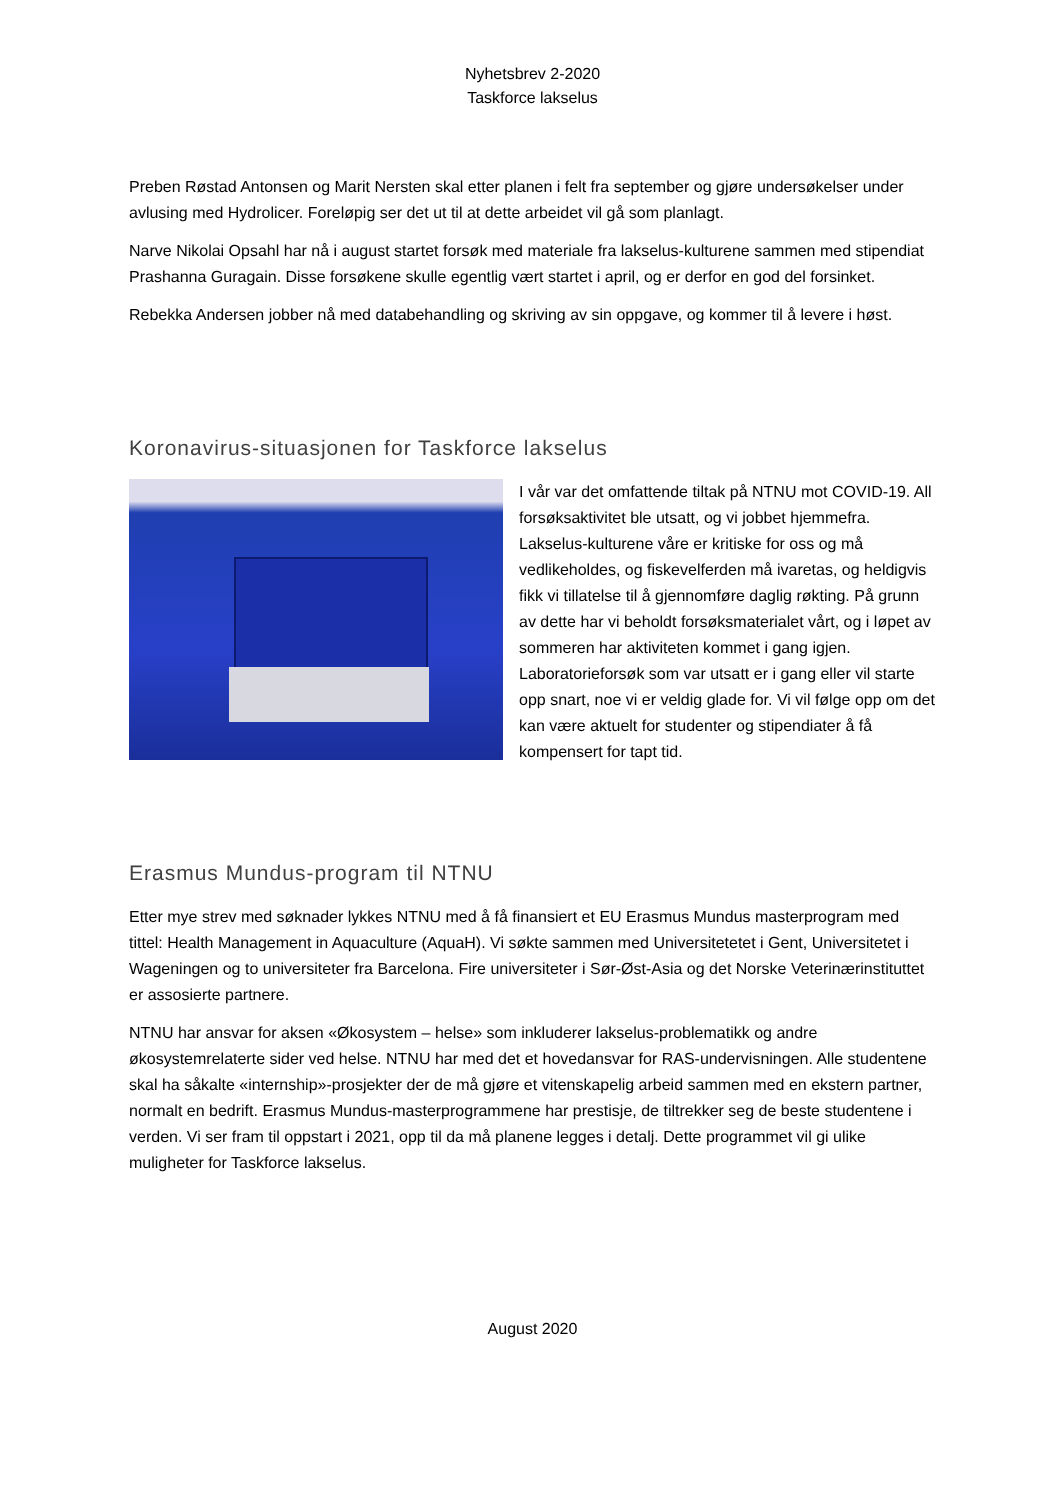Nyhetsbrev 2-2020
Taskforce lakselus
Preben Røstad Antonsen og Marit Nersten skal etter planen i felt fra september og gjøre undersøkelser under avlusing med Hydrolicer. Foreløpig ser det ut til at dette arbeidet vil gå som planlagt.
Narve Nikolai Opsahl har nå i august startet forsøk med materiale fra lakselus-kulturene sammen med stipendiat Prashanna Guragain. Disse forsøkene skulle egentlig vært startet i april, og er derfor en god del forsinket.
Rebekka Andersen jobber nå med databehandling og skriving av sin oppgave, og kommer til å levere i høst.
Koronavirus-situasjonen for Taskforce lakselus
I vår var det omfattende tiltak på NTNU mot COVID-19. All forsøksaktivitet ble utsatt, og vi jobbet hjemmefra. Lakselus-kulturene våre er kritiske for oss og må vedlikeholdes, og fiskevelferden må ivaretas, og heldigvis fikk vi tillatelse til å gjennomføre daglig røkting. På grunn av dette har vi beholdt forsøksmaterialet vårt, og i løpet av sommeren har aktiviteten kommet i gang igjen. Laboratorieforsøk som var utsatt er i gang eller vil starte opp snart, noe vi er veldig glade for. Vi vil følge opp om det kan være aktuelt for studenter og stipendiater å få kompensert for tapt tid.
Erasmus Mundus-program til NTNU
Etter mye strev med søknader lykkes NTNU med å få finansiert et EU Erasmus Mundus masterprogram med tittel: Health Management in Aquaculture (AquaH). Vi søkte sammen med Universitetetet i Gent, Universitetet i Wageningen og to universiteter fra Barcelona. Fire universiteter i Sør-Øst-Asia og det Norske Veterinærinstituttet er assosierte partnere.
NTNU har ansvar for aksen «Økosystem – helse» som inkluderer lakselus-problematikk og andre økosystemrelaterte sider ved helse. NTNU har med det et hovedansvar for RAS-undervisningen. Alle studentene skal ha såkalte «internship»-prosjekter der de må gjøre et vitenskapelig arbeid sammen med en ekstern partner, normalt en bedrift. Erasmus Mundus-masterprogrammene har prestisje, de tiltrekker seg de beste studentene i verden. Vi ser fram til oppstart i 2021, opp til da må planene legges i detalj. Dette programmet vil gi ulike muligheter for Taskforce lakselus.
August 2020